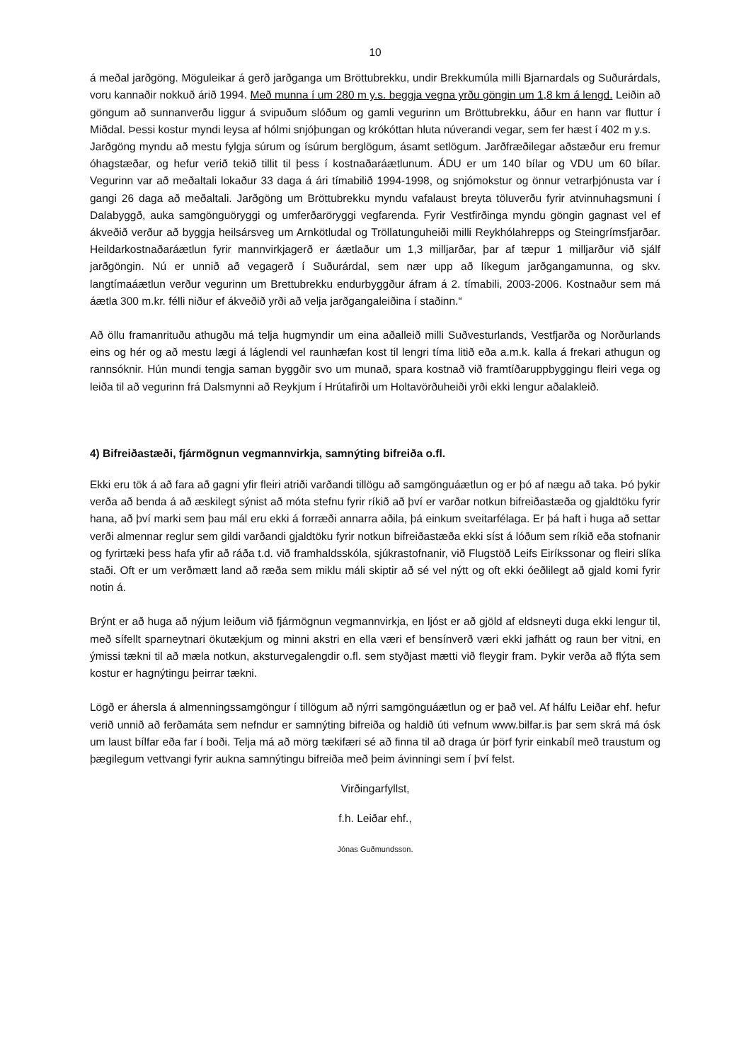10
á meðal jarðgöng. Möguleikar á gerð jarðganga um Bröttubrekku, undir Brekkumúla milli Bjarnardals og Suðurárdals, voru kannaðir nokkuð árið 1994. Með munna í um 280 m y.s. beggja vegna yrðu göngin um 1,8 km á lengd. Leiðin að göngum að sunnanverðu liggur á svipuðum slóðum og gamli vegurinn um Bröttubrekku, áður en hann var fluttur í Miðdal. Þessi kostur myndi leysa af hólmi snjóþungan og krókóttan hluta núverandi vegar, sem fer hæst í 402 m y.s.
Jarðgöng myndu að mestu fylgja súrum og ísúrum berglögum, ásamt setlögum. Jarðfræðilegar aðstæður eru fremur óhagstæðar, og hefur verið tekið tillit til þess í kostnaðaráætlunum. ÁDU er um 140 bílar og VDU um 60 bílar. Vegurinn var að meðaltali lokaður 33 daga á ári tímabilið 1994-1998, og snjómokstur og önnur vetrarþjónusta var í gangi 26 daga að meðaltali. Jarðgöng um Bröttubrekku myndu vafalaust breyta töluverðu fyrir atvinnuhagsmuni í Dalabyggð, auka samgönguöryggi og umferðaröryggi vegfarenda. Fyrir Vestfirðinga myndu göngin gagnast vel ef ákveðið verður að byggja heilsársveg um Arnkötludal og Tröllatunguheiði milli Reykhólahrepps og Steingrímsfjarðar. Heildarkostnaðaráætlun fyrir mannvirkjagerð er áætlaður um 1,3 milljarðar, þar af tæpur 1 milljarður við sjálf jarðgöngin. Nú er unnið að vegagerð í Suðurárdal, sem nær upp að líkegum jarðgangamunna, og skv. langtímaáætlun verður vegurinn um Brettubrekku endurbyggður áfram á 2. tímabili, 2003-2006. Kostnaður sem má áætla 300 m.kr. félli niður ef ákveðið yrði að velja jarðgangaleiðina í staðinn.“
Að öllu framanrituðu athugðu má telja hugmyndir um eina aðalleið milli Suðvesturlands, Vestfjarða og Norðurlands eins og hér og að mestu lægi á láglendi vel raunhæfan kost til lengri tíma litið eða a.m.k. kalla á frekari athugun og rannsóknir. Hún mundi tengja saman byggðir svo um munað, spara kostnað við framtíðaruppbyggingu fleiri vega og leiða til að vegurinn frá Dalsmynni að Reykjum í Hrútafirði um Holtavörðuheiði yrði ekki lengur aðalakleið.
4) Bifreiðastæði, fjármögnun vegmannvirkja, samnýting bifreiða o.fl.
Ekki eru tök á að fara að gagni yfir fleiri atriði varðandi tillögu að samgönguáætlun og er þó af nægu að taka. Þó þykir verða að benda á að æskilegt sýnist að móta stefnu fyrir ríkið að því er varðar notkun bifreiðastæða og gjaldtöku fyrir hana, að því marki sem þau mál eru ekki á forræði annarra aðila, þá einkum sveitarfélaga. Er þá haft i huga að settar verði almennar reglur sem gildi varðandi gjaldtöku fyrir notkun bifreiðastæða ekki síst á lóðum sem ríkið eða stofnanir og fyrirtæki þess hafa yfir að ráða t.d. við framhaldsskóla, sjúkrastofnanir, við Flugstöð Leifs Eiríkssonar og fleiri slíka staði. Oft er um verðmætt land að ræða sem miklu máli skiptir að sé vel nýtt og oft ekki óeðlilegt að gjald komi fyrir notin á.
Brýnt er að huga að nýjum leiðum við fjármögnun vegmannvirkja, en ljóst er að gjöld af eldsneyti duga ekki lengur til, með sífellt sparneytnari ökutækjum og minni akstri en ella væri ef bensínverð væri ekki jafhátt og raun ber vitni, en ýmissi tækni til að mæla notkun, aksturvegalengdir o.fl. sem styðjast mætti við fleygir fram. Þykir verða að flýta sem kostur er hagnýtingu þeirrar tækni.
Lögð er áhersla á almenningssamgöngur í tillögum að nýrri samgönguáætlun og er það vel. Af hálfu Leiðar ehf. hefur verið unnið að ferðamáta sem nefndur er samnýting bifreiða og haldið úti vefnum www.bilfar.is þar sem skrá má ósk um laust bílfar eða far í boði. Telja má að mörg tækifæri sé að finna til að draga úr þörf fyrir einkabíl með traustum og þægilegum vettvangi fyrir aukna samnýtingu bifreiða með þeim ávinningi sem í því felst.
Virðingarfyllst,
f.h. Leiðar ehf.,
Jónas Guðmundsson.